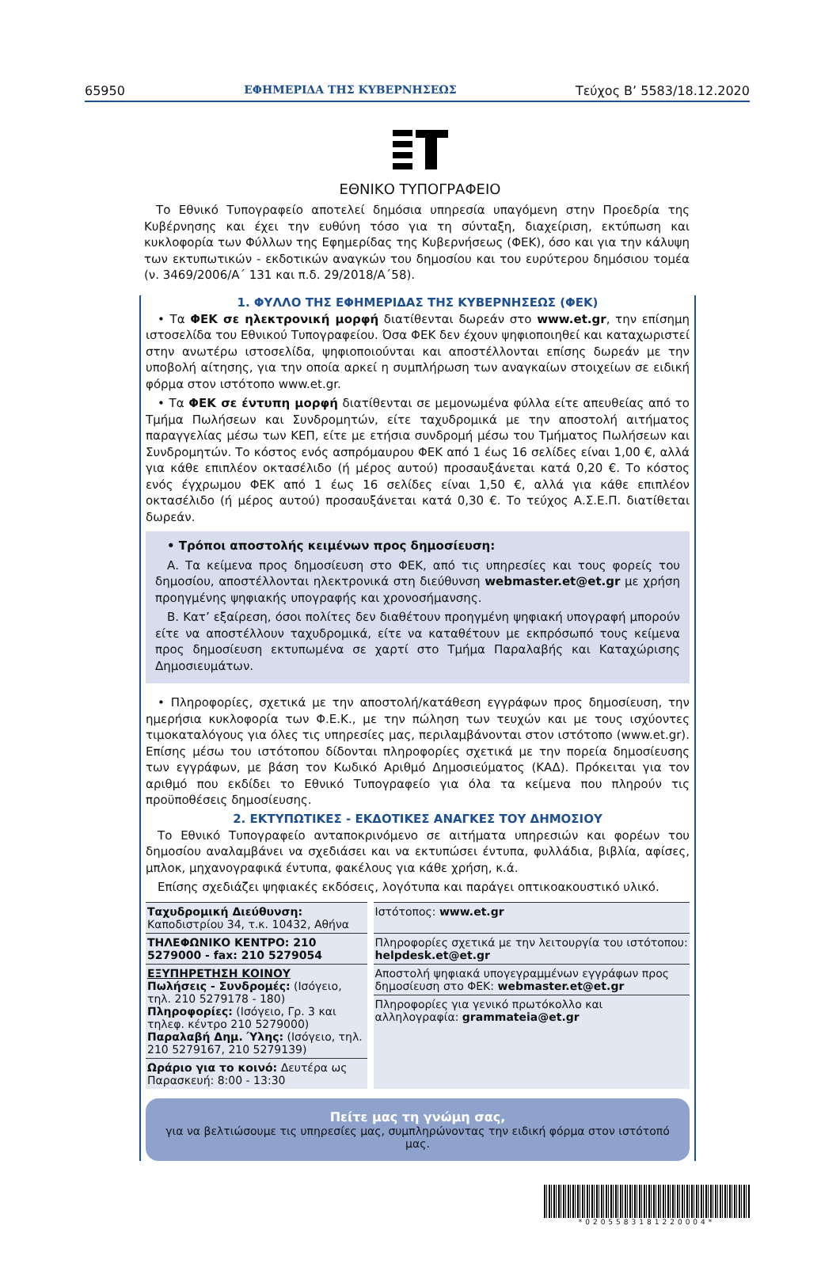65950 ΕΦΗΜΕΡΙΔΑ ΤΗΣ ΚΥΒΕΡΝΗΣΕΩΣ Τεύχος Β’ 5583/18.12.2020
ΕΘΝΙΚΟ ΤΥΠΟΓΡΑΦΕΙΟ
Το Εθνικό Τυπογραφείο αποτελεί δημόσια υπηρεσία υπαγόμενη στην Προεδρία της Κυβέρνησης και έχει την ευθύνη τόσο για τη σύνταξη, διαχείριση, εκτύπωση και κυκλοφορία των Φύλλων της Εφημερίδας της Κυβερνήσεως (ΦΕΚ), όσο και για την κάλυψη των εκτυπωτικών - εκδοτικών αναγκών του δημοσίου και του ευρύτερου δημόσιου τομέα (ν. 3469/2006/Α΄ 131 και π.δ. 29/2018/Α΄58).
1. ΦΥΛΛΟ ΤΗΣ ΕΦΗΜΕΡΙΔΑΣ ΤΗΣ ΚΥΒΕΡΝΗΣΕΩΣ (ΦΕΚ)
• Τα ΦΕΚ σε ηλεκτρονική μορφή διατίθενται δωρεάν στο www.et.gr, την επίσημη ιστοσελίδα του Εθνικού Τυπογραφείου. Όσα ΦΕΚ δεν έχουν ψηφιοποιηθεί και καταχωριστεί στην ανωτέρω ιστοσελίδα, ψηφιοποιούνται και αποστέλλονται επίσης δωρεάν με την υποβολή αίτησης, για την οποία αρκεί η συμπλήρωση των αναγκαίων στοιχείων σε ειδική φόρμα στον ιστότοπο www.et.gr.
• Τα ΦΕΚ σε έντυπη μορφή διατίθενται σε μεμονωμένα φύλλα είτε απευθείας από το Τμήμα Πωλήσεων και Συνδρομητών, είτε ταχυδρομικά με την αποστολή αιτήματος παραγγελίας μέσω των ΚΕΠ, είτε με ετήσια συνδρομή μέσω του Τμήματος Πωλήσεων και Συνδρομητών. Το κόστος ενός ασπρόμαυρου ΦΕΚ από 1 έως 16 σελίδες είναι 1,00 €, αλλά για κάθε επιπλέον οκτασέλιδο (ή μέρος αυτού) προσαυξάνεται κατά 0,20 €. Το κόστος ενός έγχρωμου ΦΕΚ από 1 έως 16 σελίδες είναι 1,50 €, αλλά για κάθε επιπλέον οκτασέλιδο (ή μέρος αυτού) προσαυξάνεται κατά 0,30 €. Το τεύχος Α.Σ.Ε.Π. διατίθεται δωρεάν.
• Τρόποι αποστολής κειμένων προς δημοσίευση:
Α. Τα κείμενα προς δημοσίευση στο ΦΕΚ, από τις υπηρεσίες και τους φορείς του δημοσίου, αποστέλλονται ηλεκτρονικά στη διεύθυνση webmaster.et@et.gr με χρήση προηγμένης ψηφιακής υπογραφής και χρονοσήμανσης.
Β. Κατ’ εξαίρεση, όσοι πολίτες δεν διαθέτουν προηγμένη ψηφιακή υπογραφή μπορούν είτε να αποστέλλουν ταχυδρομικά, είτε να καταθέτουν με εκπρόσωπό τους κείμενα προς δημοσίευση εκτυπωμένα σε χαρτί στο Τμήμα Παραλαβής και Καταχώρισης Δημοσιευμάτων.
• Πληροφορίες, σχετικά με την αποστολή/κατάθεση εγγράφων προς δημοσίευση, την ημερήσια κυκλοφορία των Φ.Ε.Κ., με την πώληση των τευχών και με τους ισχύοντες τιμοκαταλόγους για όλες τις υπηρεσίες μας, περιλαμβάνονται στον ιστότοπο (www.et.gr). Επίσης μέσω του ιστότοπου δίδονται πληροφορίες σχετικά με την πορεία δημοσίευσης των εγγράφων, με βάση τον Κωδικό Αριθμό Δημοσιεύματος (ΚΑΔ). Πρόκειται για τον αριθμό που εκδίδει το Εθνικό Τυπογραφείο για όλα τα κείμενα που πληρούν τις προϋποθέσεις δημοσίευσης.
2. ΕΚΤΥΠΩΤΙΚΕΣ - ΕΚΔΟΤΙΚΕΣ ΑΝΑΓΚΕΣ ΤΟΥ ΔΗΜΟΣΙΟΥ
Το Εθνικό Τυπογραφείο ανταποκρινόμενο σε αιτήματα υπηρεσιών και φορέων του δημοσίου αναλαμβάνει να σχεδιάσει και να εκτυπώσει έντυπα, φυλλάδια, βιβλία, αφίσες, μπλοκ, μηχανογραφικά έντυπα, φακέλους για κάθε χρήση, κ.ά.
Επίσης σχεδιάζει ψηφιακές εκδόσεις, λογότυπα και παράγει οπτικοακουστικό υλικό.
| Ταχυδρομική Διεύθυνση: Καποδιστρίου 34, τ.κ. 10432, Αθήνα | Ιστότοπος: www.et.gr |
| ΤΗΛΕΦΩΝΙΚΟ ΚΕΝΤΡΟ: 210 5279000 - fax: 210 5279054 | Πληροφορίες σχετικά με την λειτουργία του ιστότοπου: helpdesk.et@et.gr |
| ΕΞΥΠΗΡΕΤΗΣΗ ΚΟΙΝΟΥ Πωλήσεις - Συνδρομές: (Ισόγειο, τηλ. 210 5279178 - 180) Πληροφορίες: (Ισόγειο, Γρ. 3 και τηλεφ. κέντρο 210 5279000) Παραλαβή Δημ. Ύλης: (Ισόγειο, τηλ. 210 5279167, 210 5279139) | Αποστολή ψηφιακά υπογεγραμμένων εγγράφων προς δημοσίευση στο ΦΕΚ: webmaster.et@et.gr |
| | Πληροφορίες για γενικό πρωτόκολλο και αλληλογραφία: grammateia@et.gr |
| Ωράριο για το κοινό: Δευτέρα ως Παρασκευή: 8:00 - 13:30 | |
Πείτε μας τη γνώμη σας,
για να βελτιώσουμε τις υπηρεσίες μας, συμπληρώνοντας την ειδική φόρμα στον ιστότοπό μας.
*0205583181220004*